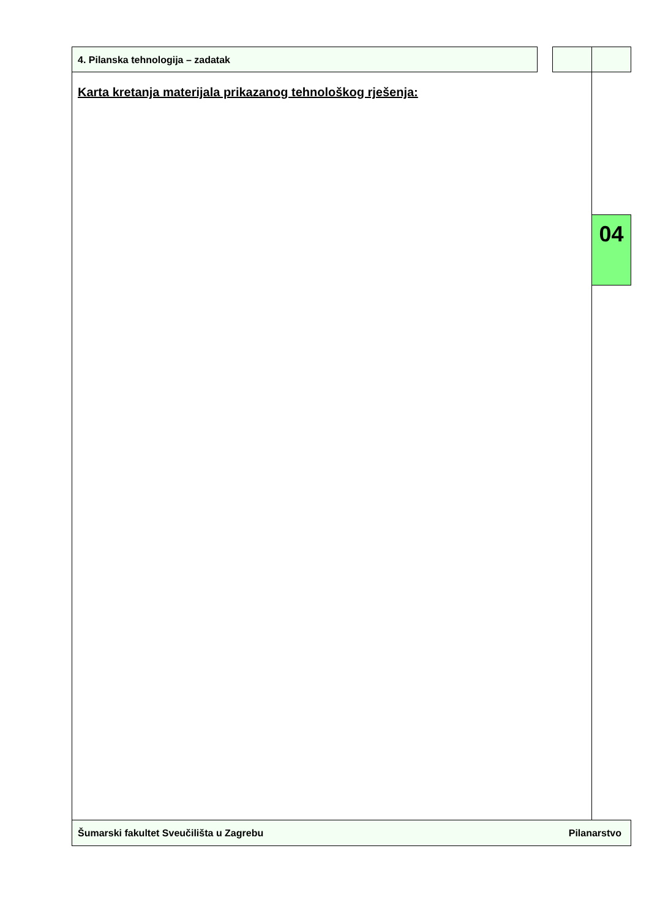4. Pilanska tehnologija – zadatak
Karta kretanja materijala prikazanog tehnološkog rješenja:
04
Šumarski fakultet Sveučilišta u Zagrebu Pilanarstvo